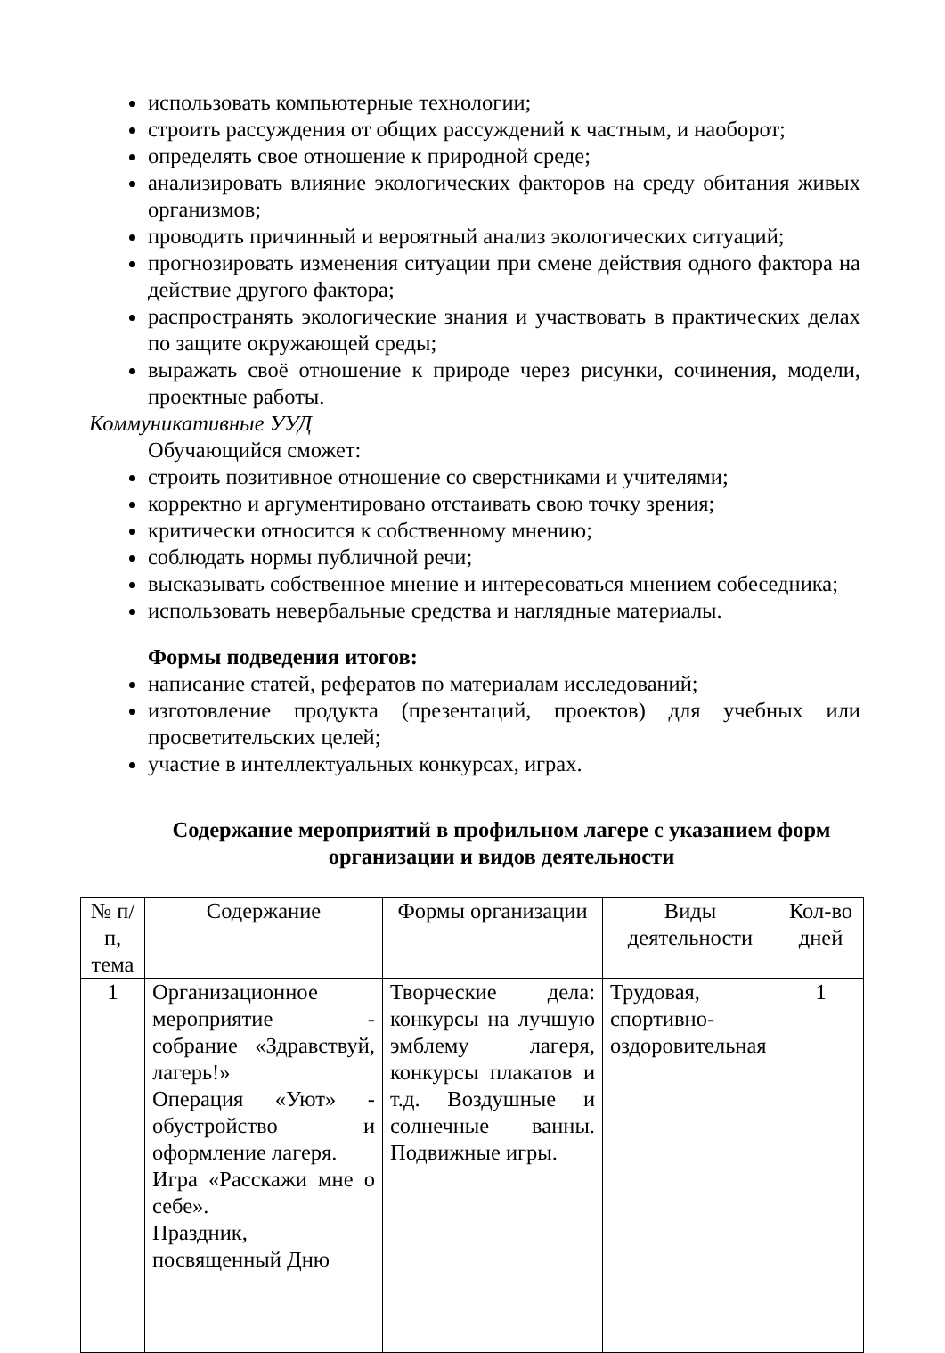использовать компьютерные технологии;
строить рассуждения от общих рассуждений к частным, и наоборот;
определять свое отношение к природной среде;
анализировать влияние экологических факторов на среду обитания живых организмов;
проводить причинный и вероятный анализ экологических ситуаций;
прогнозировать изменения ситуации при смене действия одного фактора на действие другого фактора;
распространять экологические знания и участвовать в практических делах по защите окружающей среды;
выражать своё отношение к природе через рисунки, сочинения, модели, проектные работы.
Коммуникативные УУД
Обучающийся сможет:
строить позитивное отношение со сверстниками и учителями;
корректно и аргументировано отстаивать свою точку зрения;
критически относится к собственному мнению;
соблюдать нормы публичной речи;
высказывать собственное мнение и интересоваться мнением собеседника;
использовать невербальные средства и наглядные материалы.
Формы подведения итогов:
написание статей, рефератов по материалам исследований;
изготовление продукта (презентаций, проектов) для учебных или просветительских целей;
участие в интеллектуальных конкурсах, играх.
Содержание мероприятий в профильном лагере с указанием форм организации и видов деятельности
| № п/п, тема | Содержание | Формы организации | Виды деятельности | Кол-во дней |
| --- | --- | --- | --- | --- |
| 1 | Организационное мероприятие - собрание «Здравствуй, лагерь!» Операция «Уют» - обустройство и оформление лагеря. Игра «Расскажи мне о себе». Праздник, посвященный Дню | Творческие дела: конкурсы на лучшую эмблему лагеря, конкурсы плакатов и т.д. Воздушные и солнечные ванны. Подвижные игры. | Трудовая, спортивно-оздоровительная | 1 |